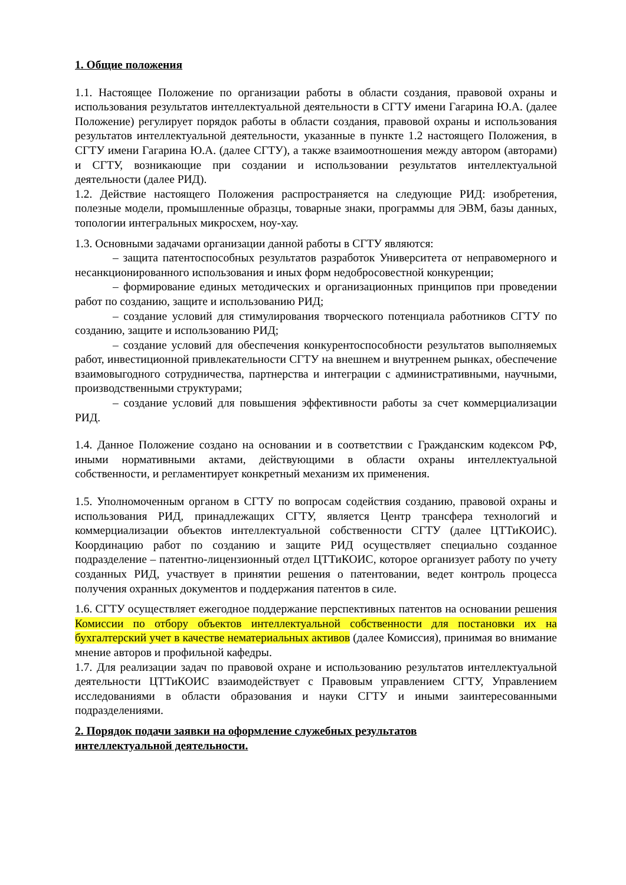1. Общие положения
1.1. Настоящее Положение по организации работы в области создания, правовой охраны и использования результатов интеллектуальной деятельности в СГТУ имени Гагарина Ю.А. (далее Положение) регулирует порядок работы в области создания, правовой охраны и использования результатов интеллектуальной деятельности, указанные в пункте 1.2 настоящего Положения, в СГТУ имени Гагарина Ю.А. (далее СГТУ), а также взаимоотношения между автором (авторами) и СГТУ, возникающие при создании и использовании результатов интеллектуальной деятельности (далее РИД).
1.2. Действие настоящего Положения распространяется на следующие РИД: изобретения, полезные модели, промышленные образцы, товарные знаки, программы для ЭВМ, базы данных, топологии интегральных микросхем, ноу-хау.
1.3. Основными задачами организации данной работы в СГТУ являются:
– защита патентоспособных результатов разработок Университета от неправомерного и несанкционированного использования и иных форм недобросовестной конкуренции;
– формирование единых методических и организационных принципов при проведении работ по созданию, защите и использованию РИД;
– создание условий для стимулирования творческого потенциала работников СГТУ по созданию, защите и использованию РИД;
– создание условий для обеспечения конкурентоспособности результатов выполняемых работ, инвестиционной привлекательности СГТУ на внешнем и внутреннем рынках, обеспечение взаимовыгодного сотрудничества, партнерства и интеграции с административными, научными, производственными структурами;
– создание условий для повышения эффективности работы за счет коммерциализации РИД.
1.4. Данное Положение создано на основании и в соответствии с Гражданским кодексом РФ, иными нормативными актами, действующими в области охраны интеллектуальной собственности, и регламентирует конкретный механизм их применения.
1.5. Уполномоченным органом в СГТУ по вопросам содействия созданию, правовой охраны и использования РИД, принадлежащих СГТУ, является Центр трансфера технологий и коммерциализации объектов интеллектуальной собственности СГТУ (далее ЦТТиКОИС). Координацию работ по созданию и защите РИД осуществляет специально созданное подразделение – патентно-лицензионный отдел ЦТТиКОИС, которое организует работу по учету созданных РИД, участвует в принятии решения о патентовании, ведет контроль процесса получения охранных документов и поддержания патентов в силе.
1.6. СГТУ осуществляет ежегодное поддержание перспективных патентов на основании решения Комиссии по отбору объектов интеллектуальной собственности для постановки их на бухгалтерский учет в качестве нематериальных активов (далее Комиссия), принимая во внимание мнение авторов и профильной кафедры.
1.7. Для реализации задач по правовой охране и использованию результатов интеллектуальной деятельности ЦТТиКОИС взаимодействует с Правовым управлением СГТУ, Управлением исследованиями в области образования и науки СГТУ и иными заинтересованными подразделениями.
2. Порядок подачи заявки на оформление служебных результатов
интеллектуальной деятельности.